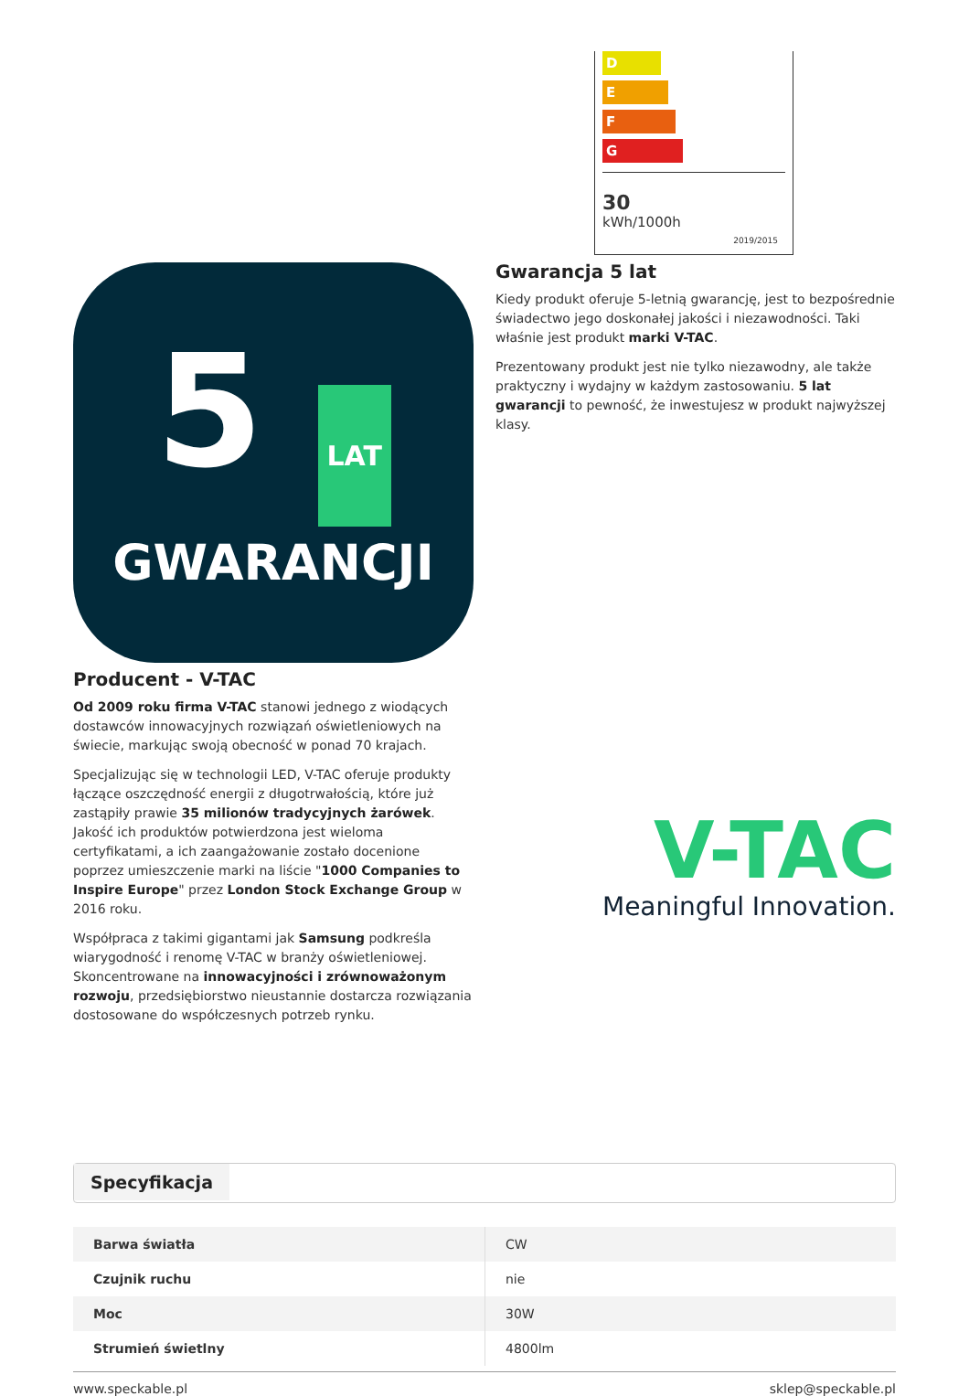D
E
F
G
30
kWh/1000h
2019/2015
5 LAT
GWARANCJI
Producent - V-TAC
Od 2009 roku firma V-TAC stanowi jednego z wiodących dostawców innowacyjnych rozwiązań oświetleniowych na świecie, markując swoją obecność w ponad 70 krajach.
Specjalizując się w technologii LED, V-TAC oferuje produkty łączące oszczędność energii z długotrwałością, które już zastąpiły prawie 35 milionów tradycyjnych żarówek. Jakość ich produktów potwierdzona jest wieloma certyfikatami, a ich zaangażowanie zostało docenione poprzez umieszczenie marki na liście "1000 Companies to Inspire Europe" przez London Stock Exchange Group w 2016 roku.
Współpraca z takimi gigantami jak Samsung podkreśla wiarygodność i renomę V-TAC w branży oświetleniowej. Skoncentrowane na innowacyjności i zrównoważonym rozwoju, przedsiębiorstwo nieustannie dostarcza rozwiązania dostosowane do współczesnych potrzeb rynku.
Gwarancja 5 lat
Kiedy produkt oferuje 5-letnią gwarancję, jest to bezpośrednie świadectwo jego doskonałej jakości i niezawodności. Taki właśnie jest produkt marki V-TAC.
Prezentowany produkt jest nie tylko niezawodny, ale także praktyczny i wydajny w każdym zastosowaniu. 5 lat gwarancji to pewność, że inwestujesz w produkt najwyższej klasy.
V-TAC
Meaningful Innovation.
Specyfikacja
| Barwa światła | CW |
| Czujnik ruchu | nie |
| Moc | 30W |
| Strumień świetlny | 4800lm |
www.speckable.pl sklep@speckable.pl